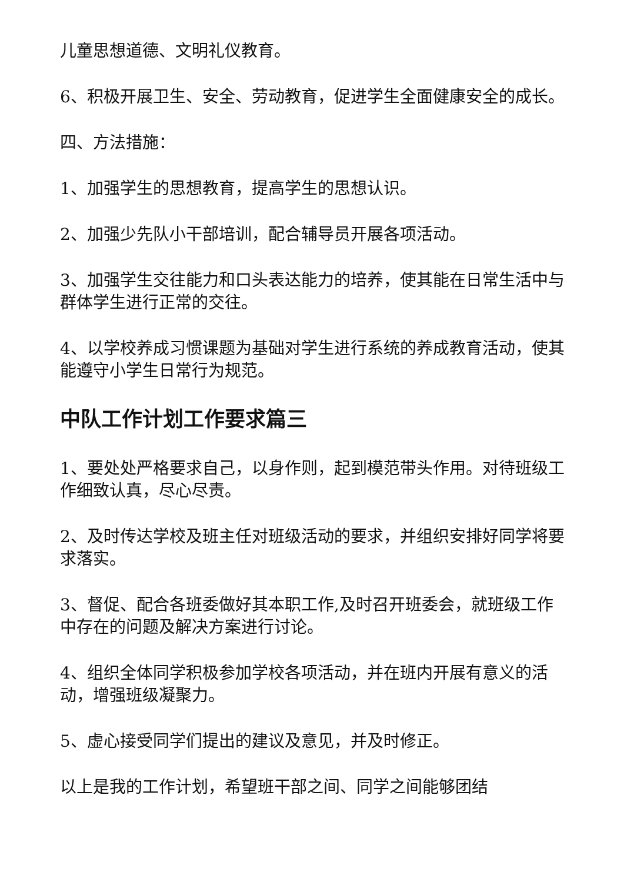儿童思想道德、文明礼仪教育。
6、积极开展卫生、安全、劳动教育，促进学生全面健康安全的成长。
四、方法措施：
1、加强学生的思想教育，提高学生的思想认识。
2、加强少先队小干部培训，配合辅导员开展各项活动。
3、加强学生交往能力和口头表达能力的培养，使其能在日常生活中与群体学生进行正常的交往。
4、以学校养成习惯课题为基础对学生进行系统的养成教育活动，使其能遵守小学生日常行为规范。
中队工作计划工作要求篇三
1、要处处严格要求自己，以身作则，起到模范带头作用。对待班级工作细致认真，尽心尽责。
2、及时传达学校及班主任对班级活动的要求，并组织安排好同学将要求落实。
3、督促、配合各班委做好其本职工作,及时召开班委会，就班级工作中存在的问题及解决方案进行讨论。
4、组织全体同学积极参加学校各项活动，并在班内开展有意义的活动，增强班级凝聚力。
5、虚心接受同学们提出的建议及意见，并及时修正。
以上是我的工作计划，希望班干部之间、同学之间能够团结